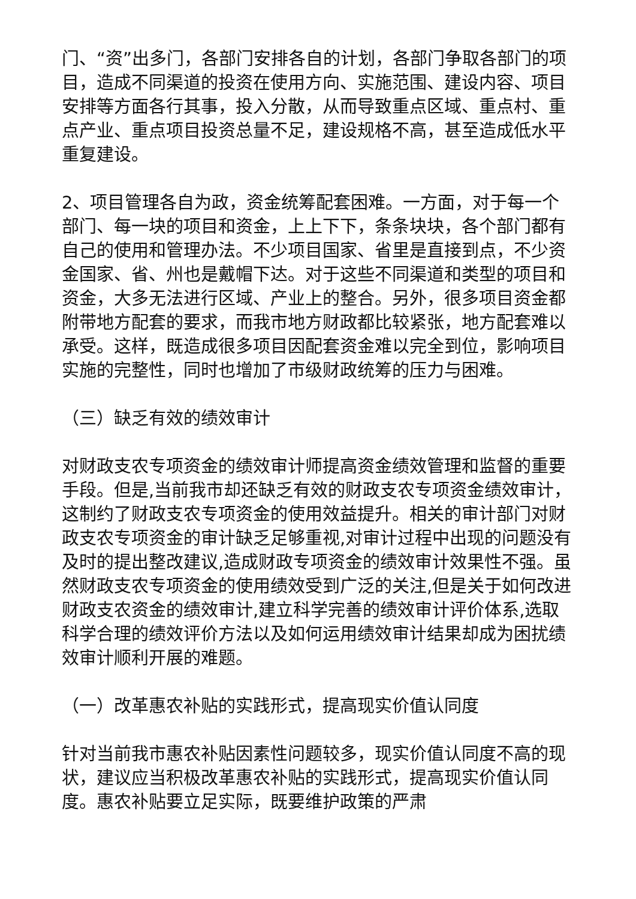门、“资”出多门，各部门安排各自的计划，各部门争取各部门的项目，造成不同渠道的投资在使用方向、实施范围、建设内容、项目安排等方面各行其事，投入分散，从而导致重点区域、重点村、重点产业、重点项目投资总量不足，建设规格不高，甚至造成低水平重复建设。
2、项目管理各自为政，资金统筹配套困难。一方面，对于每一个部门、每一块的项目和资金，上上下下，条条块块，各个部门都有自己的使用和管理办法。不少项目国家、省里是直接到点，不少资金国家、省、州也是戴帽下达。对于这些不同渠道和类型的项目和资金，大多无法进行区域、产业上的整合。另外，很多项目资金都附带地方配套的要求，而我市地方财政都比较紧张，地方配套难以承受。这样，既造成很多项目因配套资金难以完全到位，影响项目实施的完整性，同时也增加了市级财政统筹的压力与困难。
（三）缺乏有效的绩效审计
对财政支农专项资金的绩效审计师提高资金绩效管理和监督的重要手段。但是,当前我市却还缺乏有效的财政支农专项资金绩效审计，这制约了财政支农专项资金的使用效益提升。相关的审计部门对财政支农专项资金的审计缺乏足够重视,对审计过程中出现的问题没有及时的提出整改建议,造成财政专项资金的绩效审计效果性不强。虽然财政支农专项资金的使用绩效受到广泛的关注,但是关于如何改进财政支农资金的绩效审计,建立科学完善的绩效审计评价体系,选取科学合理的绩效评价方法以及如何运用绩效审计结果却成为困扰绩效审计顺利开展的难题。
（一）改革惠农补贴的实践形式，提高现实价值认同度
针对当前我市惠农补贴因素性问题较多，现实价值认同度不高的现状，建议应当积极改革惠农补贴的实践形式，提高现实价值认同度。惠农补贴要立足实际，既要维护政策的严肃